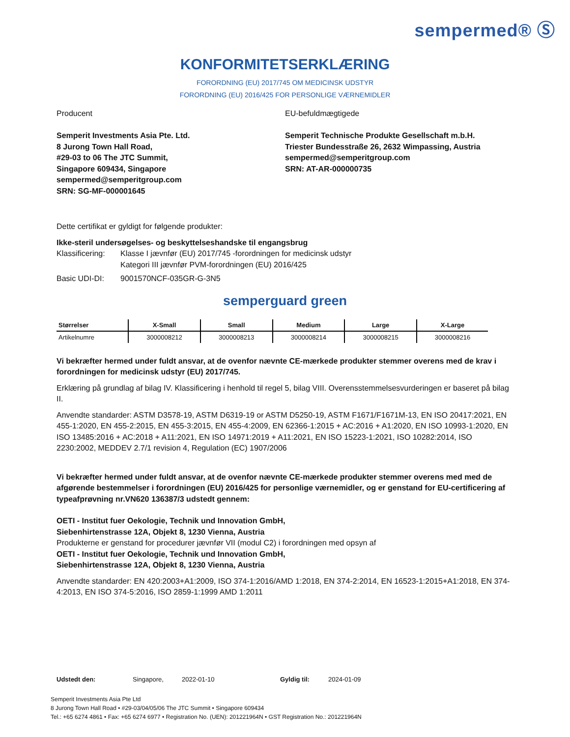sempermed® Ⓢ
KONFORMITETSERKLÆRING
FORORDNING (EU) 2017/745 OM MEDICINSK UDSTYR
FORORDNING (EU) 2016/425 FOR PERSONLIGE VÆRNEMIDLER
Producent
Semperit Investments Asia Pte. Ltd.
8 Jurong Town Hall Road,
#29-03 to 06 The JTC Summit,
Singapore 609434, Singapore
sempermed@semperitgroup.com
SRN: SG-MF-000001645
EU-befuldmægtigede
Semperit Technische Produkte Gesellschaft m.b.H.
Triester Bundesstraße 26, 2632 Wimpassing, Austria
sempermed@semperitgroup.com
SRN: AT-AR-000000735
Dette certifikat er gyldigt for følgende produkter:
Ikke-steril undersøgelses- og beskyttelseshandske til engangsbrug
Klassificering: Klasse I jævnfør (EU) 2017/745 -forordningen for medicinsk udstyr
Kategori III jævnfør PVM-forordningen (EU) 2016/425
Basic UDI-DI: 9001570NCF-035GR-G-3N5
semperguard green
| Størrelser | X-Small | Small | Medium | Large | X-Large |
| --- | --- | --- | --- | --- | --- |
| Artikelnumre | 3000008212 | 3000008213 | 3000008214 | 3000008215 | 3000008216 |
Vi bekræfter hermed under fuldt ansvar, at de ovenfor nævnte CE-mærkede produkter stemmer overens med de krav i forordningen for medicinsk udstyr (EU) 2017/745.
Erklæring på grundlag af bilag IV. Klassificering i henhold til regel 5, bilag VIII. Overensstemmelsesvurderingen er baseret på bilag II.
Anvendte standarder: ASTM D3578-19, ASTM D6319-19 or ASTM D5250-19, ASTM F1671/F1671M-13, EN ISO 20417:2021, EN 455-1:2020, EN 455-2:2015, EN 455-3:2015, EN 455-4:2009, EN 62366-1:2015 + AC:2016 + A1:2020, EN ISO 10993-1:2020, EN ISO 13485:2016 + AC:2018 + A11:2021, EN ISO 14971:2019 + A11:2021, EN ISO 15223-1:2021, ISO 10282:2014, ISO 2230:2002, MEDDEV 2.7/1 revision 4, Regulation (EC) 1907/2006
Vi bekræfter hermed under fuldt ansvar, at de ovenfor nævnte CE-mærkede produkter stemmer overens med med de afgørende bestemmelser i forordningen (EU) 2016/425 for personlige værnemidler, og er genstand for EU-certificering af typeafprøvning nr.VN620 136387/3 udstedt gennem:
OETI - Institut fuer Oekologie, Technik und Innovation GmbH,
Siebenhirtenstrasse 12A, Objekt 8, 1230 Vienna, Austria
Produkterne er genstand for procedurer jævnfør VII (modul C2) i forordningen med opsyn af
OETI - Institut fuer Oekologie, Technik und Innovation GmbH,
Siebenhirtenstrasse 12A, Objekt 8, 1230 Vienna, Austria
Anvendte standarder: EN 420:2003+A1:2009, ISO 374-1:2016/AMD 1:2018, EN 374-2:2014, EN 16523-1:2015+A1:2018, EN 374-4:2013, EN ISO 374-5:2016, ISO 2859-1:1999 AMD 1:2011
Udstedt den: Singapore, 2022-01-10 Gyldig til: 2024-01-09
Semperit Investments Asia Pte Ltd
8 Jurong Town Hall Road • #29-03/04/05/06 The JTC Summit • Singapore 609434
Tel.: +65 6274 4861 • Fax: +65 6274 6977 • Registration No. (UEN): 201221964N • GST Registration No.: 201221964N